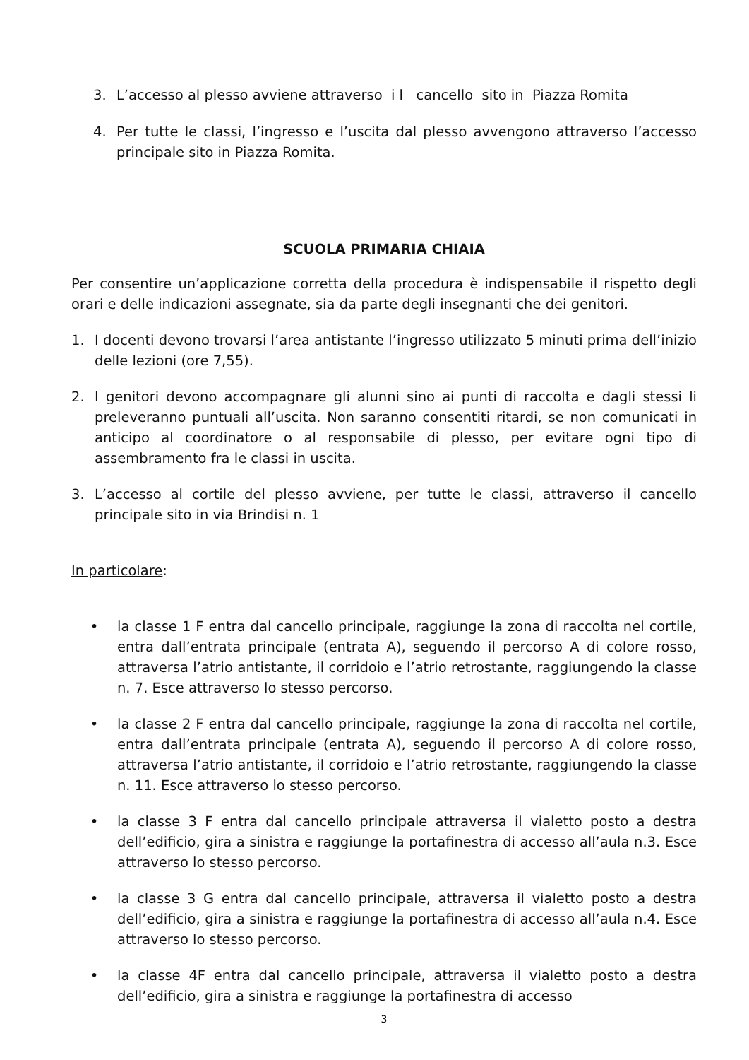3. L’accesso al plesso avviene attraverso i l cancello sito in Piazza Romita
4. Per tutte le classi, l’ingresso e l’uscita dal plesso avvengono attraverso l’accesso principale sito in Piazza Romita.
SCUOLA PRIMARIA CHIAIA
Per consentire un’applicazione corretta della procedura è indispensabile il rispetto degli orari e delle indicazioni assegnate, sia da parte degli insegnanti che dei genitori.
1. I docenti devono trovarsi l’area antistante l’ingresso utilizzato 5 minuti prima dell’inizio delle lezioni (ore 7,55).
2. I genitori devono accompagnare gli alunni sino ai punti di raccolta e dagli stessi li preleveranno puntuali all’uscita. Non saranno consentiti ritardi, se non comunicati in anticipo al coordinatore o al responsabile di plesso, per evitare ogni tipo di assembramento fra le classi in uscita.
3. L’accesso al cortile del plesso avviene, per tutte le classi, attraverso il cancello principale sito in via Brindisi n. 1
In particolare:
• la classe 1 F entra dal cancello principale, raggiunge la zona di raccolta nel cortile, entra dall’entrata principale (entrata A), seguendo il percorso A di colore rosso, attraversa l’atrio antistante, il corridoio e l’atrio retrostante, raggiungendo la classe n. 7. Esce attraverso lo stesso percorso.
• la classe 2 F entra dal cancello principale, raggiunge la zona di raccolta nel cortile, entra dall’entrata principale (entrata A), seguendo il percorso A di colore rosso, attraversa l’atrio antistante, il corridoio e l’atrio retrostante, raggiungendo la classe n. 11. Esce attraverso lo stesso percorso.
• la classe 3 F entra dal cancello principale attraversa il vialetto posto a destra dell’edificio, gira a sinistra e raggiunge la portafinestra di accesso all’aula n.3. Esce attraverso lo stesso percorso.
• la classe 3 G entra dal cancello principale, attraversa il vialetto posto a destra dell’edificio, gira a sinistra e raggiunge la portafinestra di accesso all’aula n.4. Esce attraverso lo stesso percorso.
• la classe 4F entra dal cancello principale, attraversa il vialetto posto a destra dell’edificio, gira a sinistra e raggiunge la portafinestra di accesso
3